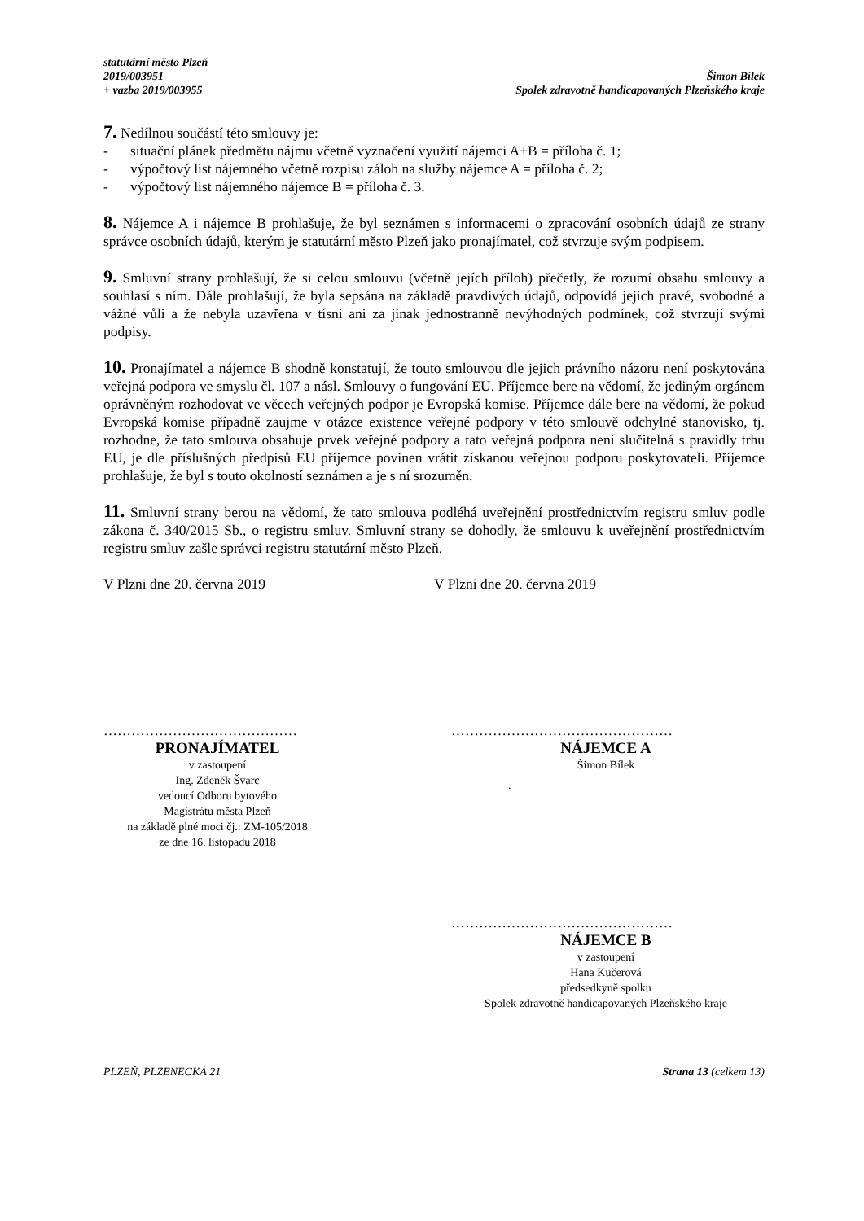statutární město Plzeň
2019/003951
+ vazba 2019/003955
Šimon Bílek
Spolek zdravotně handicapovaných Plzeňského kraje
7. Nedílnou součástí této smlouvy je:
- situační plánek předmětu nájmu včetně vyznačení využití nájemci A+B = příloha č. 1;
- výpočtový list nájemného včetně rozpisu záloh na služby nájemce A = příloha č. 2;
- výpočtový list nájemného nájemce B = příloha č. 3.
8. Nájemce A i nájemce B prohlašuje, že byl seznámen s informacemi o zpracování osobních údajů ze strany správce osobních údajů, kterým je statutární město Plzeň jako pronajímatel, což stvrzuje svým podpisem.
9. Smluvní strany prohlašují, že si celou smlouvu (včetně jejích příloh) přečetly, že rozumí obsahu smlouvy a souhlasí s ním. Dále prohlašují, že byla sepsána na základě pravdivých údajů, odpovídá jejich pravé, svobodné a vážné vůli a že nebyla uzavřena v tísni ani za jinak jednostranně nevýhodných podmínek, což stvrzují svými podpisy.
10. Pronajímatel a nájemce B shodně konstatují, že touto smlouvou dle jejich právního názoru není poskytována veřejná podpora ve smyslu čl. 107 a násl. Smlouvy o fungování EU. Příjemce bere na vědomí, že jediným orgánem oprávněným rozhodovat ve věcech veřejných podpor je Evropská komise. Příjemce dále bere na vědomí, že pokud Evropská komise případně zaujme v otázce existence veřejné podpory v této smlouvě odchylné stanovisko, tj. rozhodne, že tato smlouva obsahuje prvek veřejné podpory a tato veřejná podpora není slučitelná s pravidly trhu EU, je dle příslušných předpisů EU příjemce povinen vrátit získanou veřejnou podporu poskytovateli. Příjemce prohlašuje, že byl s touto okolností seznámen a je s ní srozuměn.
11. Smluvní strany berou na vědomí, že tato smlouva podléhá uveřejnění prostřednictvím registru smluv podle zákona č. 340/2015 Sb., o registru smluv. Smluvní strany se dohodly, že smlouvu k uveřejnění prostřednictvím registru smluv zašle správci registru statutární město Plzeň.
V Plzni dne 20. června 2019 V Plzni dne 20. června 2019
……………………………………
PRONAJÍMATEL
v zastoupení
Ing. Zdeněk Švarc
vedoucí Odboru bytového
Magistrátu města Plzeň
na základě plné moci čj.: ZM-105/2018
ze dne 16. listopadu 2018
…………………………………………
NÁJEMCE A
Šimon Bílek
.
…………………………………………
NÁJEMCE B
v zastoupení
Hana Kučerová
předsedkyně spolku
Spolek zdravotně handicapovaných Plzeňského kraje
PLZEŇ, PLZENECKÁ 21 Strana 13 (celkem 13)